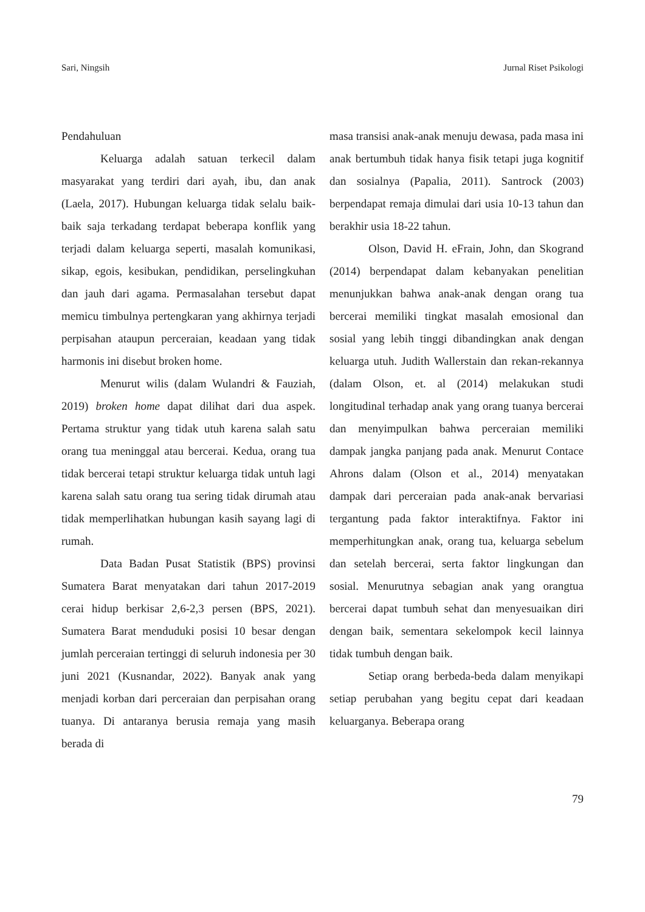Sari, Ningsih Jurnal Riset Psikologi
Pendahuluan
Keluarga adalah satuan terkecil dalam masyarakat yang terdiri dari ayah, ibu, dan anak (Laela, 2017). Hubungan keluarga tidak selalu baik-baik saja terkadang terdapat beberapa konflik yang terjadi dalam keluarga seperti, masalah komunikasi, sikap, egois, kesibukan, pendidikan, perselingkuhan dan jauh dari agama. Permasalahan tersebut dapat memicu timbulnya pertengkaran yang akhirnya terjadi perpisahan ataupun perceraian, keadaan yang tidak harmonis ini disebut broken home.
Menurut wilis (dalam Wulandri & Fauziah, 2019) broken home dapat dilihat dari dua aspek. Pertama struktur yang tidak utuh karena salah satu orang tua meninggal atau bercerai. Kedua, orang tua tidak bercerai tetapi struktur keluarga tidak untuh lagi karena salah satu orang tua sering tidak dirumah atau tidak memperlihatkan hubungan kasih sayang lagi di rumah.
Data Badan Pusat Statistik (BPS) provinsi Sumatera Barat menyatakan dari tahun 2017-2019 cerai hidup berkisar 2,6-2,3 persen (BPS, 2021). Sumatera Barat menduduki posisi 10 besar dengan jumlah perceraian tertinggi di seluruh indonesia per 30 juni 2021 (Kusnandar, 2022). Banyak anak yang menjadi korban dari perceraian dan perpisahan orang tuanya. Di antaranya berusia remaja yang masih berada di
masa transisi anak-anak menuju dewasa, pada masa ini anak bertumbuh tidak hanya fisik tetapi juga kognitif dan sosialnya (Papalia, 2011). Santrock (2003) berpendapat remaja dimulai dari usia 10-13 tahun dan berakhir usia 18-22 tahun.
Olson, David H. eFrain, John, dan Skogrand (2014) berpendapat dalam kebanyakan penelitian menunjukkan bahwa anak-anak dengan orang tua bercerai memiliki tingkat masalah emosional dan sosial yang lebih tinggi dibandingkan anak dengan keluarga utuh. Judith Wallerstain dan rekan-rekannya (dalam Olson, et. al (2014) melakukan studi longitudinal terhadap anak yang orang tuanya bercerai dan menyimpulkan bahwa perceraian memiliki dampak jangka panjang pada anak. Menurut Contace Ahrons dalam (Olson et al., 2014) menyatakan dampak dari perceraian pada anak-anak bervariasi tergantung pada faktor interaktifnya. Faktor ini memperhitungkan anak, orang tua, keluarga sebelum dan setelah bercerai, serta faktor lingkungan dan sosial. Menurutnya sebagian anak yang orangtua bercerai dapat tumbuh sehat dan menyesuaikan diri dengan baik, sementara sekelompok kecil lainnya tidak tumbuh dengan baik.
Setiap orang berbeda-beda dalam menyikapi setiap perubahan yang begitu cepat dari keadaan keluarganya. Beberapa orang
79